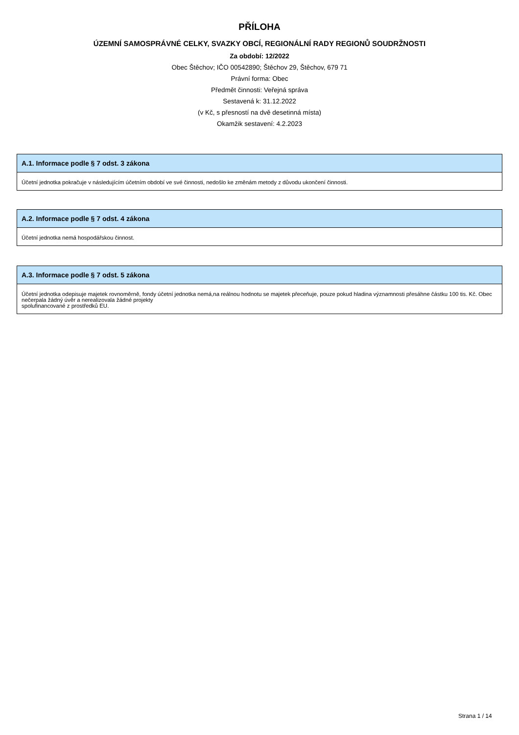PŘÍLOHA
ÚZEMNÍ SAMOSPRÁVNÉ CELKY, SVAZKY OBCÍ, REGIONÁLNÍ RADY REGIONŮ SOUDRŽNOSTI
Za období: 12/2022
Obec Štěchov; IČO 00542890; Štěchov 29, Štěchov, 679 71
Právní forma: Obec
Předmět činnosti: Veřejná správa
Sestavená k: 31.12.2022
(v Kč, s přesností na dvě desetinná místa)
Okamžik sestavení: 4.2.2023
A.1. Informace podle § 7 odst. 3 zákona
Účetní jednotka pokračuje v následujícím účetním období ve své činnosti, nedošlo ke změnám metody z důvodu ukončení činnosti.
A.2. Informace podle § 7 odst. 4 zákona
Účetní jednotka nemá hospodářskou činnost.
A.3. Informace podle § 7 odst. 5 zákona
Účetní jednotka odepisuje majetek rovnoměrně, fondy účetní jednotka nemá,na reálnou hodnotu se majetek přeceňuje, pouze pokud hladina významnosti přesáhne částku 100 tis. Kč. Obec nečerpala žádný úvěr a nerealizovala žádné projekty
spolufinancované z prostředků EU.
Strana 1 / 14